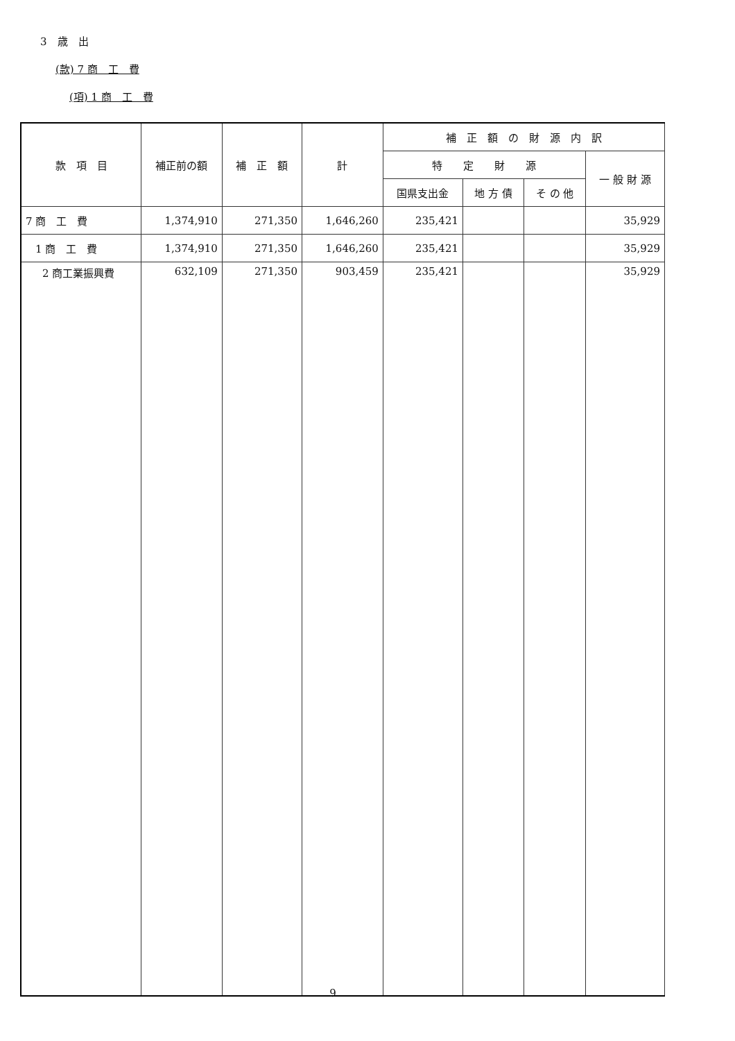3　歳　出
(款) 7 商　工　費
(項) 1 商　工　費
| 款 項 目 | 補正前の額 | 補 正 額 | 計 | 補 正 額 の 財 源 内 訳 | | | |
| --- | --- | --- | --- | --- | --- | --- | --- |
| | | | | 特 定 財 源 | | | 一 般 財 源 |
| | | | | 国県支出金 | 地 方 債 | そ の 他 | |
| 7 商 工 費 | 1,374,910 | 271,350 | 1,646,260 | 235,421 | | | 35,929 |
| 1 商 工 費 | 1,374,910 | 271,350 | 1,646,260 | 235,421 | | | 35,929 |
| 2 商工業振興費 | 632,109 | 271,350 | 903,459 | 235,421 | | | 35,929 |
9